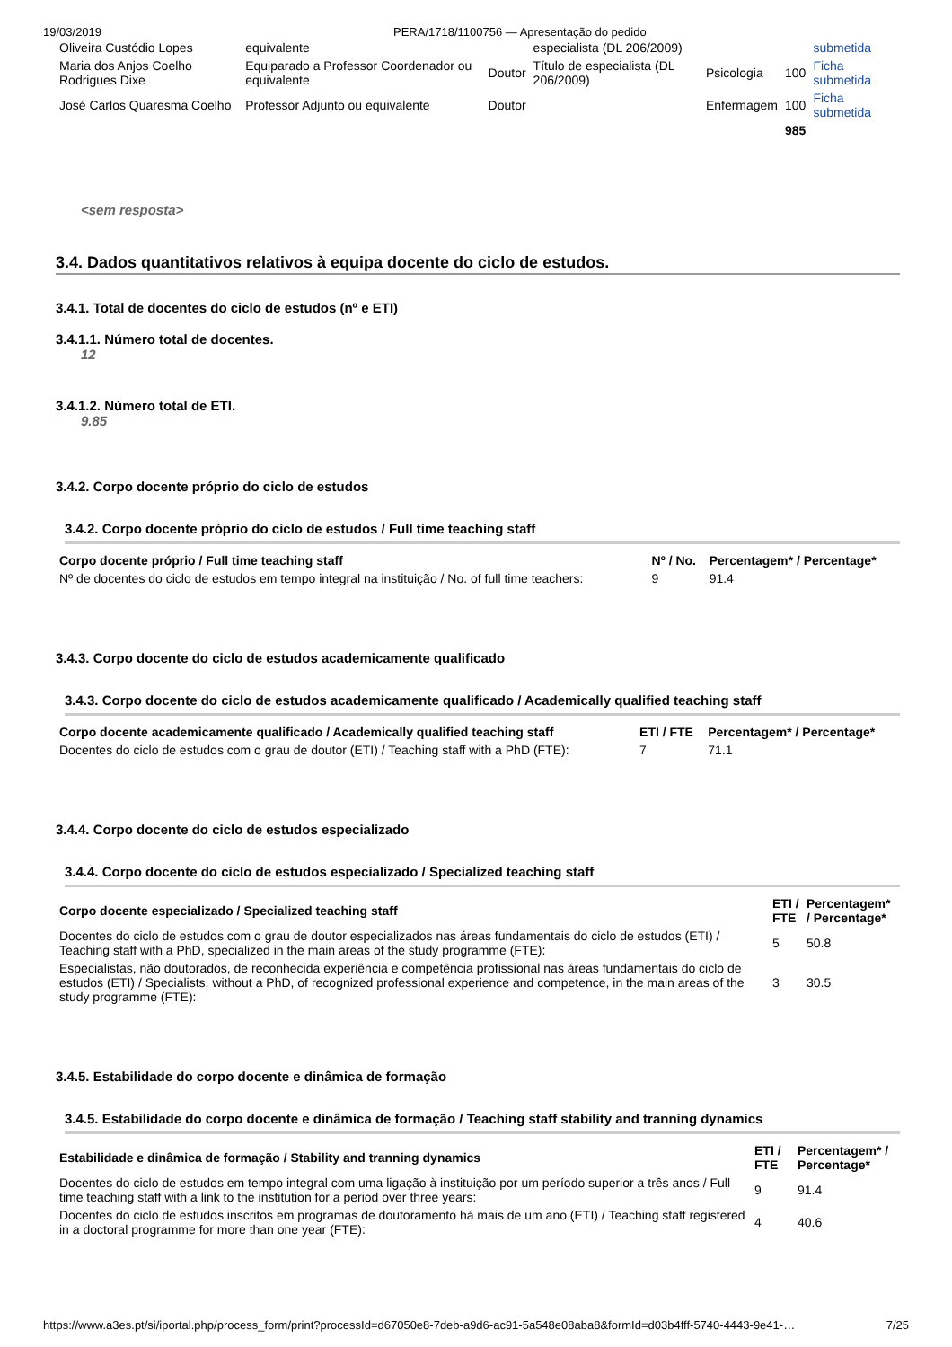19/03/2019 PERA/1718/1100756 — Apresentação do pedido
| Oliveira Custódio Lopes | equivalente | | especialista (DL 206/2009) | | | submetida |
| Maria dos Anjos Coelho Rodrigues Dixe | Equiparado a Professor Coordenador ou equivalente | Doutor | Título de especialista (DL 206/2009) | Psicologia | 100 | Ficha submetida |
| José Carlos Quaresma Coelho | Professor Adjunto ou equivalente | Doutor | | Enfermagem | 100 | Ficha submetida |
| | | | | | 985 | |
<sem resposta>
3.4. Dados quantitativos relativos à equipa docente do ciclo de estudos.
3.4.1. Total de docentes do ciclo de estudos (nº e ETI)
3.4.1.1. Número total de docentes.
12
3.4.1.2. Número total de ETI.
9.85
3.4.2. Corpo docente próprio do ciclo de estudos
3.4.2. Corpo docente próprio do ciclo de estudos / Full time teaching staff
| Corpo docente próprio / Full time teaching staff | Nº / No. | Percentagem* / Percentage* |
| --- | --- | --- |
| Nº de docentes do ciclo de estudos em tempo integral na instituição / No. of full time teachers: | 9 | 91.4 |
3.4.3. Corpo docente do ciclo de estudos academicamente qualificado
3.4.3. Corpo docente do ciclo de estudos academicamente qualificado / Academically qualified teaching staff
| Corpo docente academicamente qualificado / Academically qualified teaching staff | ETI / FTE | Percentagem* / Percentage* |
| --- | --- | --- |
| Docentes do ciclo de estudos com o grau de doutor (ETI) / Teaching staff with a PhD (FTE): | 7 | 71.1 |
3.4.4. Corpo docente do ciclo de estudos especializado
3.4.4. Corpo docente do ciclo de estudos especializado / Specialized teaching staff
| Corpo docente especializado / Specialized teaching staff | ETI / FTE | Percentagem* / Percentage* |
| --- | --- | --- |
| Docentes do ciclo de estudos com o grau de doutor especializados nas áreas fundamentais do ciclo de estudos (ETI) / Teaching staff with a PhD, specialized in the main areas of the study programme (FTE): | 5 | 50.8 |
| Especialistas, não doutorados, de reconhecida experiência e competência profissional nas áreas fundamentais do ciclo de estudos (ETI) / Specialists, without a PhD, of recognized professional experience and competence, in the main areas of the study programme (FTE): | 3 | 30.5 |
3.4.5. Estabilidade do corpo docente e dinâmica de formação
3.4.5. Estabilidade do corpo docente e dinâmica de formação / Teaching staff stability and tranning dynamics
| Estabilidade e dinâmica de formação / Stability and tranning dynamics | ETI / FTE | Percentagem* / Percentage* |
| --- | --- | --- |
| Docentes do ciclo de estudos em tempo integral com uma ligação à instituição por um período superior a três anos / Full time teaching staff with a link to the institution for a period over three years: | 9 | 91.4 |
| Docentes do ciclo de estudos inscritos em programas de doutoramento há mais de um ano (ETI) / Teaching staff registered in a doctoral programme for more than one year (FTE): | 4 | 40.6 |
https://www.a3es.pt/si/iportal.php/process_form/print?processId=d67050e8-7deb-a9d6-ac91-5a548e08aba8&formId=d03b4fff-5740-4443-9e41-… 7/25